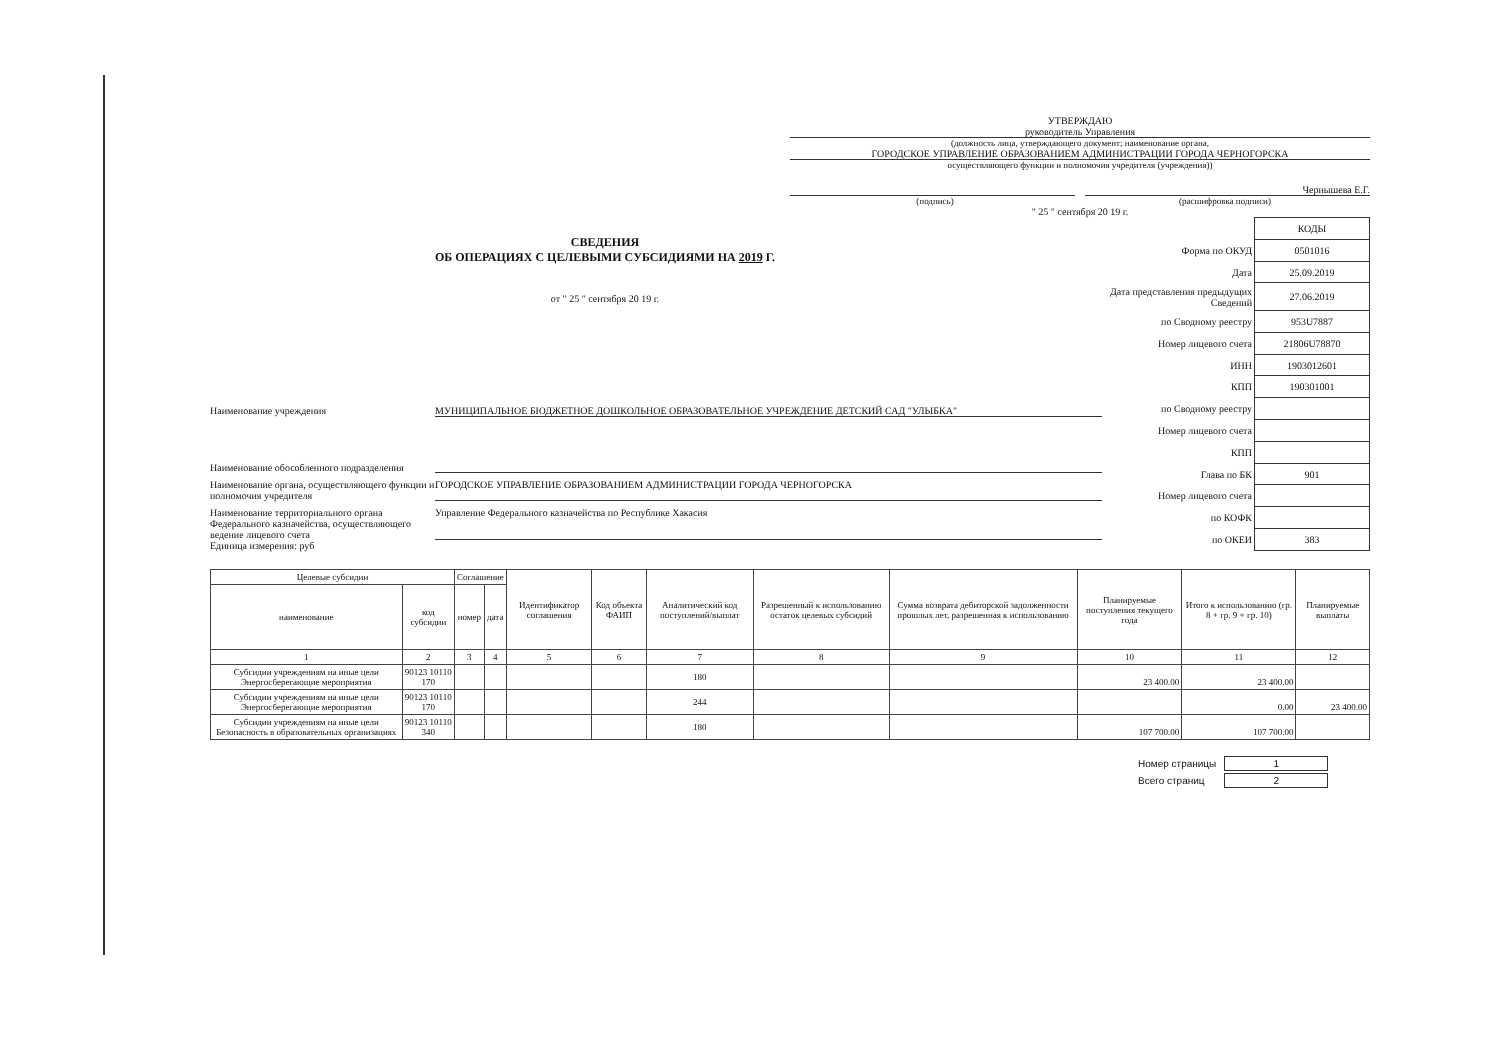УТВЕРЖДАЮ
руководитель Управления
(должность лица, утверждающего документ; наименование органа,
ГОРОДСКОЕ УПРАВЛЕНИЕ ОБРАЗОВАНИЕМ АДМИНИСТРАЦИИ ГОРОДА ЧЕРНОГОРСКА
осуществляющего функции и полномочия учредителя (учреждения))
Чернышева Е.Г.
(подпись) (расшифровка подписи)
" 25 " сентября 20 19 г.
СВЕДЕНИЯ
ОБ ОПЕРАЦИЯХ С ЦЕЛЕВЫМИ СУБСИДИЯМИ НА 2019 Г.
от " 25 " сентября 20 19 г.
Наименование учреждения МУНИЦИПАЛЬНОЕ БЮДЖЕТНОЕ ДОШКОЛЬНОЕ ОБРАЗОВАТЕЛЬНОЕ УЧРЕЖДЕНИЕ ДЕТСКИЙ САД "УЛЫБКА"
Наименование обособленного подразделения
Наименование органа, осуществляющего функции и полномочия учредителя ГОРОДСКОЕ УПРАВЛЕНИЕ ОБРАЗОВАНИЕМ АДМИНИСТРАЦИИ ГОРОДА ЧЕРНОГОРСКА
Наименование территориального органа Федерального казначейства, осуществляющего ведение лицевого счета Управление Федерального казначейства по Республике Хакасия
Единица измерения: руб
| | КОДЫ |
| Форма по ОКУД | 0501016 |
| Дата | 25.09.2019 |
| Дата представления предыдущих Сведений | 27.06.2019 |
| по Сводному реестру | 953U7887 |
| Номер лицевого счета | 21806U78870 |
| ИНН | 1903012601 |
| КПП | 190301001 |
| по Сводному реестру | |
| Номер лицевого счета | |
| КПП | |
| Глава по БК | 901 |
| Номер лицевого счета | |
| по КОФК | |
| по ОКЕИ | 383 |
| Целевые субсидии | | Соглашение | | Идентификатор соглашения | Код объекта ФАИП | Аналитический код поступлений/выплат | Разрешенный к использованию остаток целевых субсидий | Сумма возврата дебиторской задолженности прошлых лет, разрешенная к использованию | Планируемые поступления текущего года | Итого к использованию (гр. 8 + гр. 9 + гр. 10) | Планируемые выплаты |
| --- | --- | --- | --- | --- | --- | --- | --- | --- | --- | --- | --- |
| наименование | код субсидии | номер | дата | | | | | | | | |
| 1 | 2 | 3 | 4 | 5 | 6 | 7 | 8 | 9 | 10 | 11 | 12 |
| Субсидии учреждениям на иные цели Энергосберегающие мероприятия | 90123 10110 170 | | | | | 180 | | | 23 400.00 | 23 400.00 | |
| Субсидии учреждениям на иные цели Энергосберегающие мероприятия | 90123 10110 170 | | | | | 244 | | | | 0.00 | 23 400.00 |
| Субсидии учреждениям на иные цели Безопасность в образовательных организациях | 90123 10110 340 | | | | | 180 | | | 107 700.00 | 107 700.00 | |
| Номер страницы | 1 |
| Всего страниц | 2 |